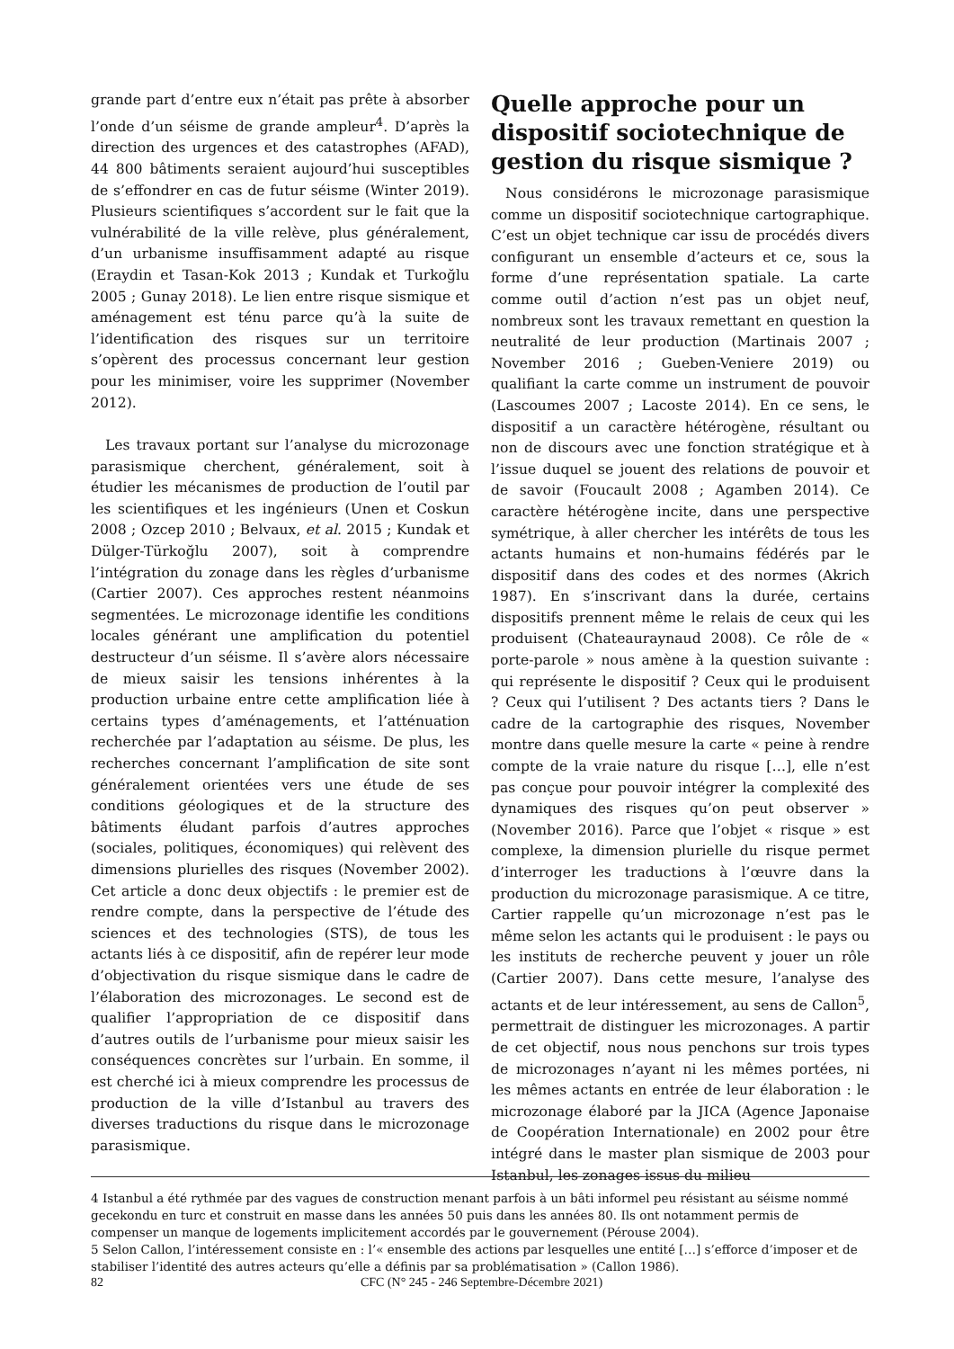grande part d’entre eux n’était pas prête à absorber l’onde d’un séisme de grande ampleur<sup>4</sup>. D’après la direction des urgences et des catastrophes (AFAD), 44 800 bâtiments seraient aujourd’hui susceptibles de s’effondrer en cas de futur séisme (Winter 2019). Plusieurs scientifiques s’accordent sur le fait que la vulnérabilité de la ville relève, plus généralement, d’un urbanisme insuffisamment adapté au risque (Eraydin et Tasan-Kok 2013 ; Kundak et Turkoğlu 2005 ; Gunay 2018). Le lien entre risque sismique et aménagement est ténu parce qu’à la suite de l’identification des risques sur un territoire s’opèrent des processus concernant leur gestion pour les minimiser, voire les supprimer (November 2012).
Les travaux portant sur l’analyse du microzonage parasismique cherchent, généralement, soit à étudier les mécanismes de production de l’outil par les scientifiques et les ingénieurs (Unen et Coskun 2008 ; Ozcep 2010 ; Belvaux, et al. 2015 ; Kundak et Dülger-Türkoğlu 2007), soit à comprendre l’intégration du zonage dans les règles d’urbanisme (Cartier 2007). Ces approches restent néanmoins segmentées. Le microzonage identifie les conditions locales générant une amplification du potentiel destructeur d’un séisme. Il s’avère alors nécessaire de mieux saisir les tensions inhérentes à la production urbaine entre cette amplification liée à certains types d’aménagements, et l’atténuation recherchée par l’adaptation au séisme. De plus, les recherches concernant l’amplification de site sont généralement orientées vers une étude de ses conditions géologiques et de la structure des bâtiments éludant parfois d’autres approches (sociales, politiques, économiques) qui relèvent des dimensions plurielles des risques (November 2002). Cet article a donc deux objectifs : le premier est de rendre compte, dans la perspective de l’étude des sciences et des technologies (STS), de tous les actants liés à ce dispositif, afin de repérer leur mode d’objectivation du risque sismique dans le cadre de l’élaboration des microzonages. Le second est de qualifier l’appropriation de ce dispositif dans d’autres outils de l’urbanisme pour mieux saisir les conséquences concrètes sur l’urbain. En somme, il est cherché ici à mieux comprendre les processus de production de la ville d’Istanbul au travers des diverses traductions du risque dans le microzonage parasismique.
Quelle approche pour un dispositif sociotechnique de gestion du risque sismique ?
Nous considérons le microzonage parasismique comme un dispositif sociotechnique cartographique. C’est un objet technique car issu de procédés divers configurant un ensemble d’acteurs et ce, sous la forme d’une représentation spatiale. La carte comme outil d’action n’est pas un objet neuf, nombreux sont les travaux remettant en question la neutralité de leur production (Martinais 2007 ; November 2016 ; Gueben-Veniere 2019) ou qualifiant la carte comme un instrument de pouvoir (Lascoumes 2007 ; Lacoste 2014). En ce sens, le dispositif a un caractère hétérogène, résultant ou non de discours avec une fonction stratégique et à l’issue duquel se jouent des relations de pouvoir et de savoir (Foucault 2008 ; Agamben 2014). Ce caractère hétérogène incite, dans une perspective symétrique, à aller chercher les intérêts de tous les actants humains et non-humains fédérés par le dispositif dans des codes et des normes (Akrich 1987). En s’inscrivant dans la durée, certains dispositifs prennent même le relais de ceux qui les produisent (Chateauraynaud 2008). Ce rôle de « porte-parole » nous amène à la question suivante : qui représente le dispositif ? Ceux qui le produisent ? Ceux qui l’utilisent ? Des actants tiers ? Dans le cadre de la cartographie des risques, November montre dans quelle mesure la carte « peine à rendre compte de la vraie nature du risque […], elle n’est pas conçue pour pouvoir intégrer la complexité des dynamiques des risques qu’on peut observer » (November 2016). Parce que l’objet « risque » est complexe, la dimension plurielle du risque permet d’interroger les traductions à l’œuvre dans la production du microzonage parasismique. A ce titre, Cartier rappelle qu’un microzonage n’est pas le même selon les actants qui le produisent : le pays ou les instituts de recherche peuvent y jouer un rôle (Cartier 2007). Dans cette mesure, l’analyse des actants et de leur intéressement, au sens de Callon<sup>5</sup>, permettrait de distinguer les microzonages. A partir de cet objectif, nous nous penchons sur trois types de microzonages n’ayant ni les mêmes portées, ni les mêmes actants en entrée de leur élaboration : le microzonage élaboré par la JICA (Agence Japonaise de Coopération Internationale) en 2002 pour être intégré dans le master plan sismique de 2003 pour Istanbul, les zonages issus du milieu
4 Istanbul a été rythmée par des vagues de construction menant parfois à un bâti informel peu résistant au séisme nommé gecekondu en turc et construit en masse dans les années 50 puis dans les années 80. Ils ont notamment permis de compenser un manque de logements implicitement accordés par le gouvernement (Pérouse 2004).
5 Selon Callon, l’intéressement consiste en : l’« ensemble des actions par lesquelles une entité […] s’efforce d’imposer et de stabiliser l’identité des autres acteurs qu’elle a définis par sa problématisation » (Callon 1986).
82 CFC (N° 245 - 246 Septembre-Décembre 2021)